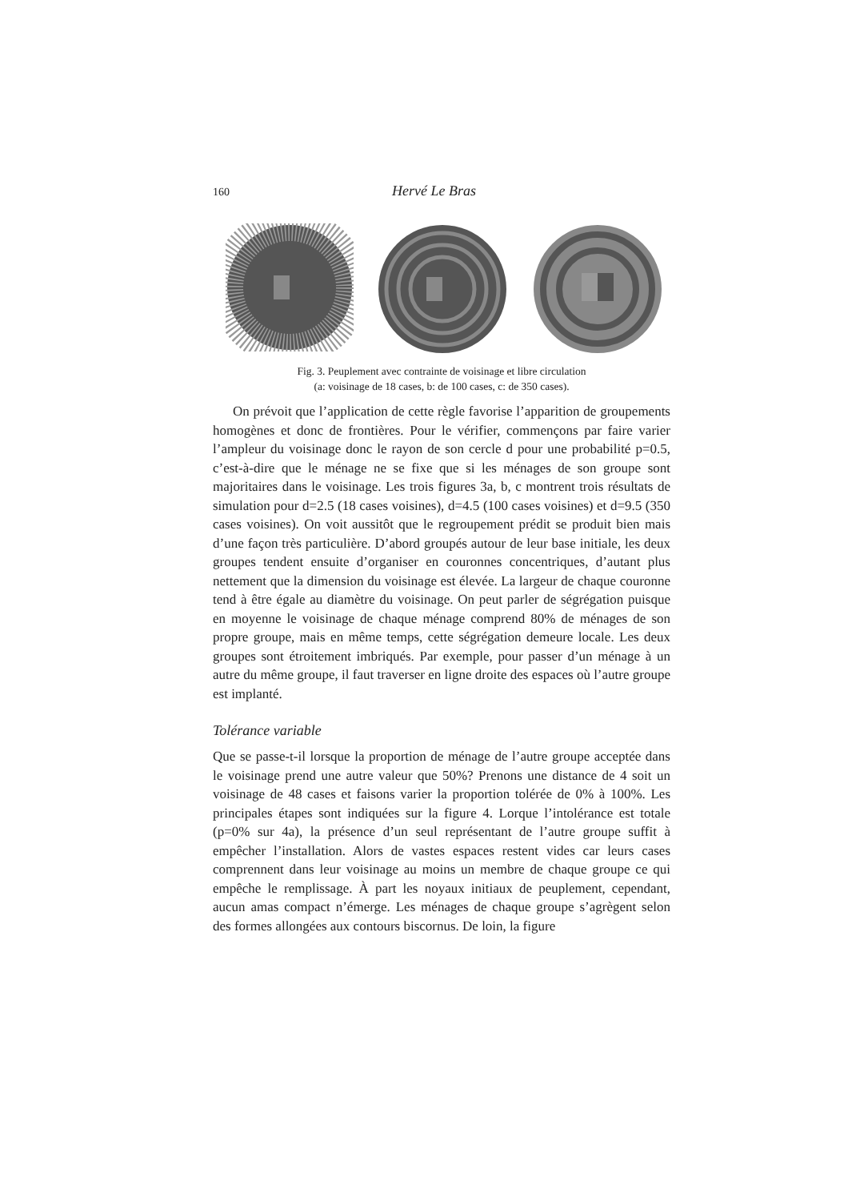160 Hervé Le Bras
Fig. 3. Peuplement avec contrainte de voisinage et libre circulation
(a: voisinage de 18 cases, b: de 100 cases, c: de 350 cases).
On prévoit que l’application de cette règle favorise l’apparition de groupements homogènes et donc de frontières. Pour le vérifier, commençons par faire varier l’ampleur du voisinage donc le rayon de son cercle d pour une probabilité p=0.5, c’est-à-dire que le ménage ne se fixe que si les ménages de son groupe sont majoritaires dans le voisinage. Les trois figures 3a, b, c montrent trois résultats de simulation pour d=2.5 (18 cases voisines), d=4.5 (100 cases voisines) et d=9.5 (350 cases voisines). On voit aussitôt que le regroupement prédit se produit bien mais d’une façon très particulière. D’abord groupés autour de leur base initiale, les deux groupes tendent ensuite d’organiser en couronnes concentriques, d’autant plus nettement que la dimension du voisinage est élevée. La largeur de chaque couronne tend à être égale au diamètre du voisinage. On peut parler de ségrégation puisque en moyenne le voisinage de chaque ménage comprend 80% de ménages de son propre groupe, mais en même temps, cette ségrégation demeure locale. Les deux groupes sont étroitement imbriqués. Par exemple, pour passer d’un ménage à un autre du même groupe, il faut traverser en ligne droite des espaces où l’autre groupe est implanté.
Tolérance variable
Que se passe-t-il lorsque la proportion de ménage de l’autre groupe acceptée dans le voisinage prend une autre valeur que 50%? Prenons une distance de 4 soit un voisinage de 48 cases et faisons varier la proportion tolérée de 0% à 100%. Les principales étapes sont indiquées sur la figure 4. Lorque l’intolérance est totale (p=0% sur 4a), la présence d’un seul représentant de l’autre groupe suffit à empêcher l’installation. Alors de vastes espaces restent vides car leurs cases comprennent dans leur voisinage au moins un membre de chaque groupe ce qui empêche le remplissage. À part les noyaux initiaux de peuplement, cependant, aucun amas compact n’émerge. Les ménages de chaque groupe s’agrègent selon des formes allongées aux contours biscornus. De loin, la figure